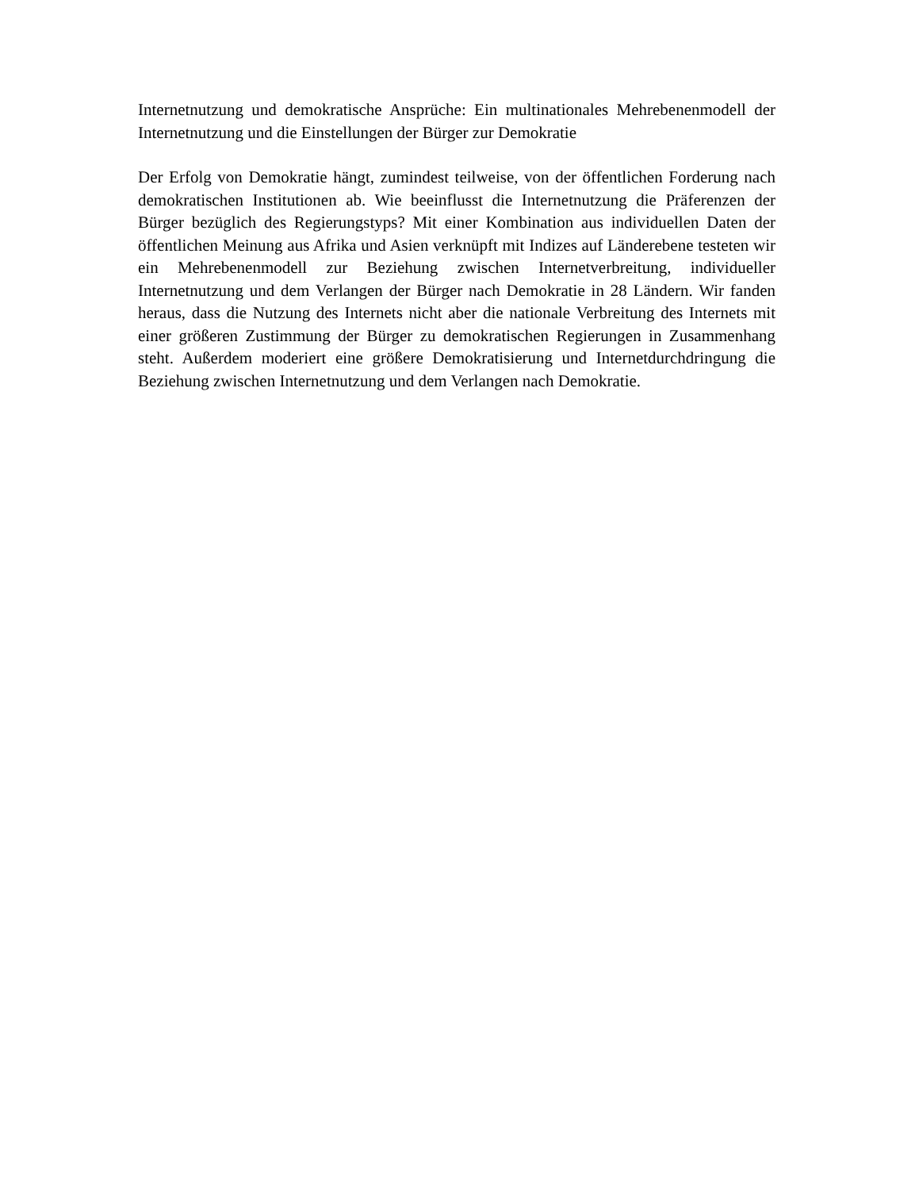Internetnutzung und demokratische Ansprüche: Ein multinationales Mehrebenenmodell der Internetnutzung und die Einstellungen der Bürger zur Demokratie
Der Erfolg von Demokratie hängt, zumindest teilweise, von der öffentlichen Forderung nach demokratischen Institutionen ab. Wie beeinflusst die Internetnutzung die Präferenzen der Bürger bezüglich des Regierungstyps? Mit einer Kombination aus individuellen Daten der öffentlichen Meinung aus Afrika und Asien verknüpft mit Indizes auf Länderebene testeten wir ein Mehrebenenmodell zur Beziehung zwischen Internetverbreitung, individueller Internetnutzung und dem Verlangen der Bürger nach Demokratie in 28 Ländern. Wir fanden heraus, dass die Nutzung des Internets nicht aber die nationale Verbreitung des Internets mit einer größeren Zustimmung der Bürger zu demokratischen Regierungen in Zusammenhang steht. Außerdem moderiert eine größere Demokratisierung und Internetdurchdringung die Beziehung zwischen Internetnutzung und dem Verlangen nach Demokratie.